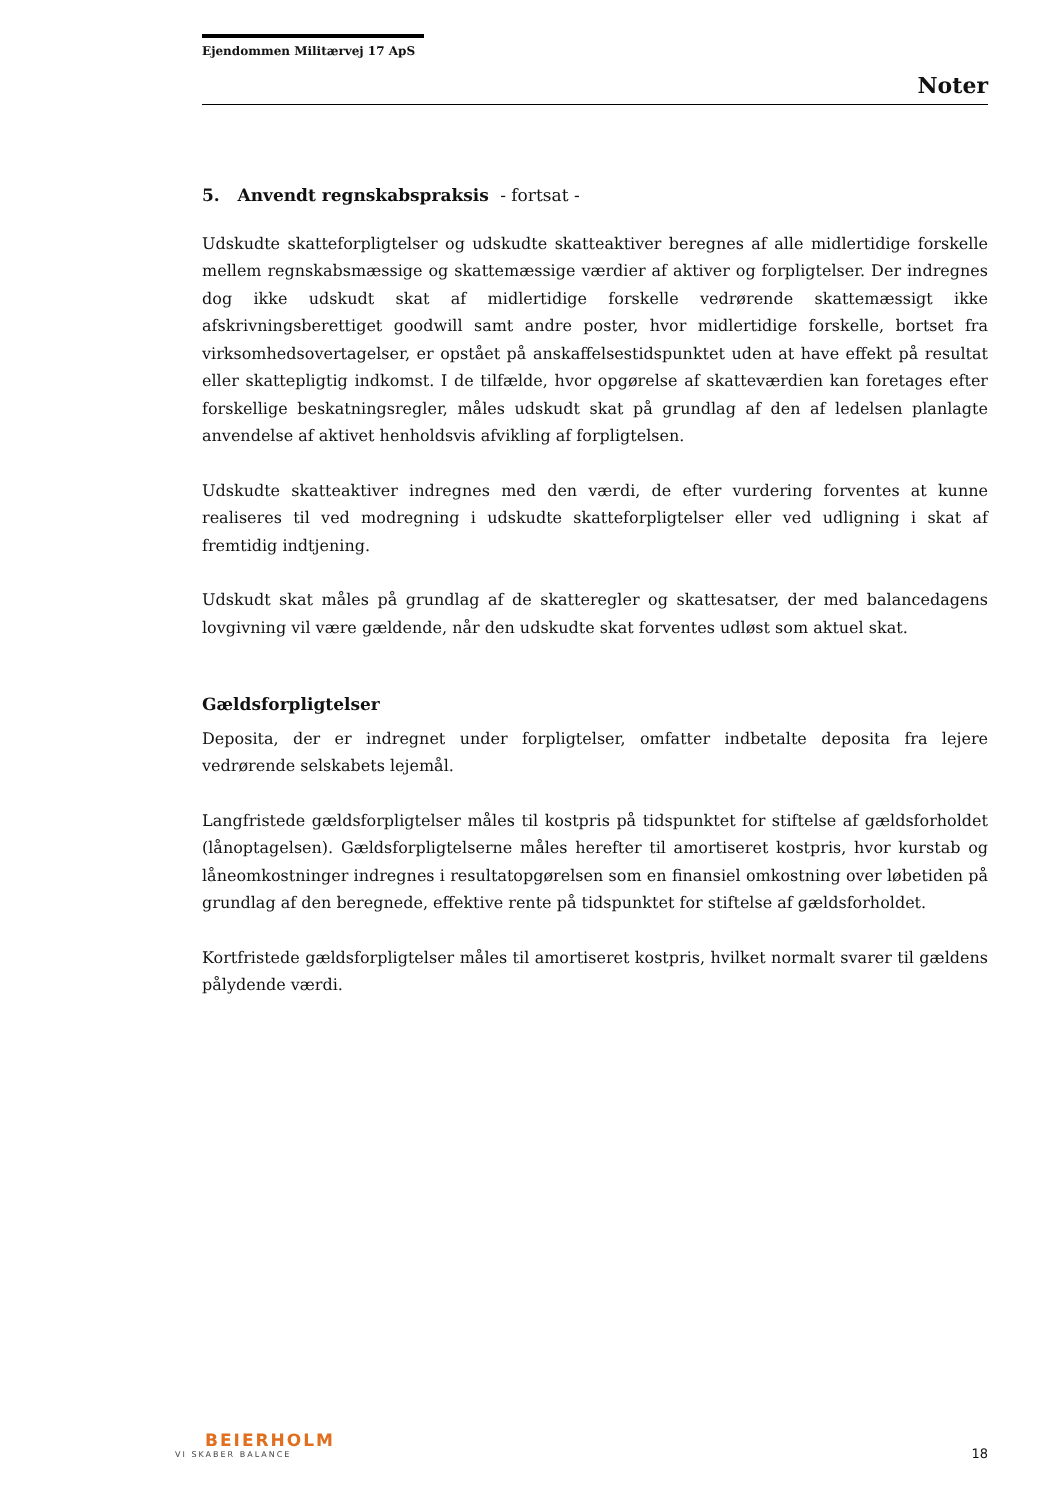Ejendommen Militærvej 17 ApS
Noter
5. Anvendt regnskabspraksis - fortsat -
Udskudte skatteforpligtelser og udskudte skatteaktiver beregnes af alle midlertidige forskelle mellem regnskabsmæssige og skattemæssige værdier af aktiver og forpligtelser. Der indregnes dog ikke udskudt skat af midlertidige forskelle vedrørende skattemæssigt ikke afskrivningsberettiget goodwill samt andre poster, hvor midlertidige forskelle, bortset fra virksomhedsovertagelser, er opstået på anskaffelsestidspunktet uden at have effekt på resultat eller skattepligtig indkomst. I de tilfælde, hvor opgørelse af skatteværdien kan foretages efter forskellige beskatningsregler, måles udskudt skat på grundlag af den af ledelsen planlagte anvendelse af aktivet henholdsvis afvikling af forpligtelsen.
Udskudte skatteaktiver indregnes med den værdi, de efter vurdering forventes at kunne realiseres til ved modregning i udskudte skatteforpligtelser eller ved udligning i skat af fremtidig indtjening.
Udskudt skat måles på grundlag af de skatteregler og skattesatser, der med balancedagens lovgivning vil være gældende, når den udskudte skat forventes udløst som aktuel skat.
Gældsforpligtelser
Deposita, der er indregnet under forpligtelser, omfatter indbetalte deposita fra lejere vedrørende selskabets lejemål.
Langfristede gældsforpligtelser måles til kostpris på tidspunktet for stiftelse af gældsforholdet (lånoptagelsen). Gældsforpligtelserne måles herefter til amortiseret kostpris, hvor kurstab og låneomkostninger indregnes i resultatopgørelsen som en finansiel omkostning over løbetiden på grundlag af den beregnede, effektive rente på tidspunktet for stiftelse af gældsforholdet.
Kortfristede gældsforpligtelser måles til amortiseret kostpris, hvilket normalt svarer til gældens pålydende værdi.
BEIERHOLM
VI SKABER BALANCE
18